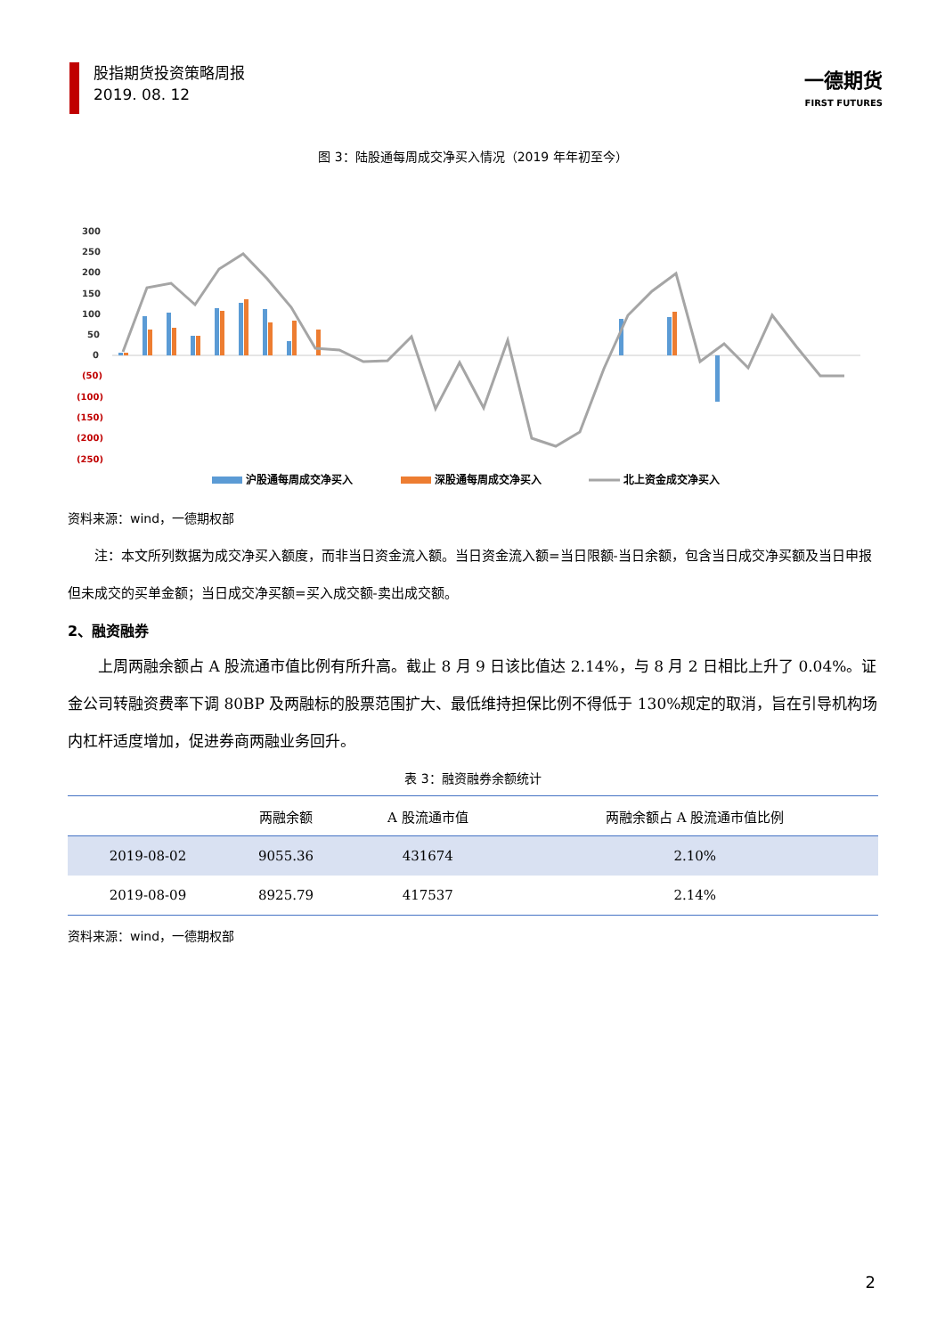股指期货投资策略周报
2019. 08. 12
一德期货
FIRST FUTURES
图 3：陆股通每周成交净买入情况（2019 年年初至今）
300
250
200
150
100
50
0
(50)
(100)
(150)
(200)
(250)
沪股通每周成交净买入
深股通每周成交净买入
北上资金成交净买入
资料来源：wind，一德期权部
注：本文所列数据为成交净买入额度，而非当日资金流入额。当日资金流入额=当日限额-当日余额，包含当日成交净买额及当日申报但未成交的买单金额；当日成交净买额=买入成交额-卖出成交额。
2、融资融券
上周两融余额占 A 股流通市值比例有所升高。截止 8 月 9 日该比值达 2.14%，与 8 月 2 日相比上升了 0.04%。证金公司转融资费率下调 80BP 及两融标的股票范围扩大、最低维持担保比例不得低于 130%规定的取消，旨在引导机构场内杠杆适度增加，促进券商两融业务回升。
表 3：融资融券余额统计
| | 两融余额 | A 股流通市值 | 两融余额占 A 股流通市值比例 |
| --- | --- | --- | --- |
| 2019-08-02 | 9055.36 | 431674 | 2.10% |
| 2019-08-09 | 8925.79 | 417537 | 2.14% |
资料来源：wind，一德期权部
2